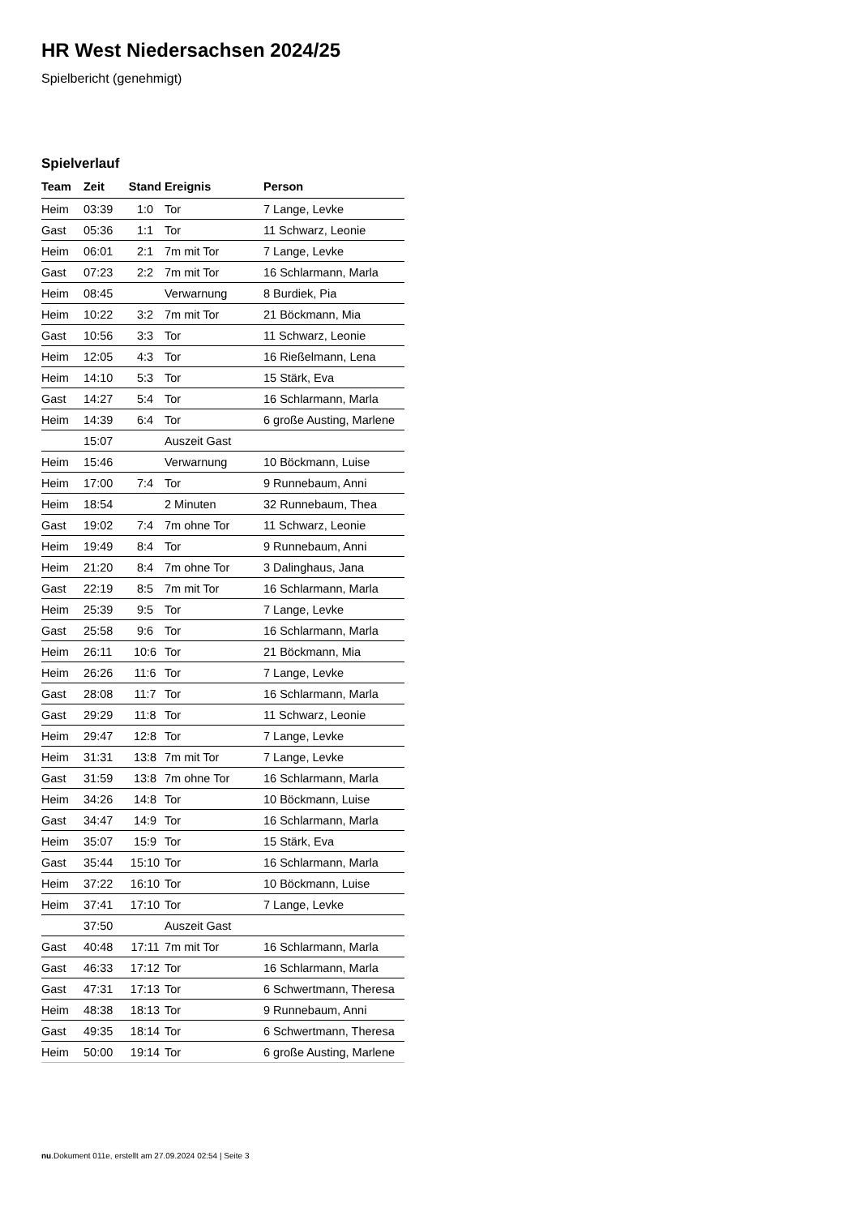HR West Niedersachsen 2024/25
Spielbericht (genehmigt)
Spielverlauf
| Team | Zeit | Stand | Ereignis | Person |
| --- | --- | --- | --- | --- |
| Heim | 03:39 | 1:0 | Tor | 7 Lange, Levke |
| Gast | 05:36 | 1:1 | Tor | 11 Schwarz, Leonie |
| Heim | 06:01 | 2:1 | 7m mit Tor | 7 Lange, Levke |
| Gast | 07:23 | 2:2 | 7m mit Tor | 16 Schlarmann, Marla |
| Heim | 08:45 | | Verwarnung | 8 Burdiek, Pia |
| Heim | 10:22 | 3:2 | 7m mit Tor | 21 Böckmann, Mia |
| Gast | 10:56 | 3:3 | Tor | 11 Schwarz, Leonie |
| Heim | 12:05 | 4:3 | Tor | 16 Rießelmann, Lena |
| Heim | 14:10 | 5:3 | Tor | 15 Stärk, Eva |
| Gast | 14:27 | 5:4 | Tor | 16 Schlarmann, Marla |
| Heim | 14:39 | 6:4 | Tor | 6 große Austing, Marlene |
| | 15:07 | | Auszeit Gast | |
| Heim | 15:46 | | Verwarnung | 10 Böckmann, Luise |
| Heim | 17:00 | 7:4 | Tor | 9 Runnebaum, Anni |
| Heim | 18:54 | | 2 Minuten | 32 Runnebaum, Thea |
| Gast | 19:02 | 7:4 | 7m ohne Tor | 11 Schwarz, Leonie |
| Heim | 19:49 | 8:4 | Tor | 9 Runnebaum, Anni |
| Heim | 21:20 | 8:4 | 7m ohne Tor | 3 Dalinghaus, Jana |
| Gast | 22:19 | 8:5 | 7m mit Tor | 16 Schlarmann, Marla |
| Heim | 25:39 | 9:5 | Tor | 7 Lange, Levke |
| Gast | 25:58 | 9:6 | Tor | 16 Schlarmann, Marla |
| Heim | 26:11 | 10:6 | Tor | 21 Böckmann, Mia |
| Heim | 26:26 | 11:6 | Tor | 7 Lange, Levke |
| Gast | 28:08 | 11:7 | Tor | 16 Schlarmann, Marla |
| Gast | 29:29 | 11:8 | Tor | 11 Schwarz, Leonie |
| Heim | 29:47 | 12:8 | Tor | 7 Lange, Levke |
| Heim | 31:31 | 13:8 | 7m mit Tor | 7 Lange, Levke |
| Gast | 31:59 | 13:8 | 7m ohne Tor | 16 Schlarmann, Marla |
| Heim | 34:26 | 14:8 | Tor | 10 Böckmann, Luise |
| Gast | 34:47 | 14:9 | Tor | 16 Schlarmann, Marla |
| Heim | 35:07 | 15:9 | Tor | 15 Stärk, Eva |
| Gast | 35:44 | 15:10 | Tor | 16 Schlarmann, Marla |
| Heim | 37:22 | 16:10 | Tor | 10 Böckmann, Luise |
| Heim | 37:41 | 17:10 | Tor | 7 Lange, Levke |
| | 37:50 | | Auszeit Gast | |
| Gast | 40:48 | 17:11 | 7m mit Tor | 16 Schlarmann, Marla |
| Gast | 46:33 | 17:12 | Tor | 16 Schlarmann, Marla |
| Gast | 47:31 | 17:13 | Tor | 6 Schwertmann, Theresa |
| Heim | 48:38 | 18:13 | Tor | 9 Runnebaum, Anni |
| Gast | 49:35 | 18:14 | Tor | 6 Schwertmann, Theresa |
| Heim | 50:00 | 19:14 | Tor | 6 große Austing, Marlene |
nu.Dokument 011e, erstellt am 27.09.2024 02:54 | Seite 3